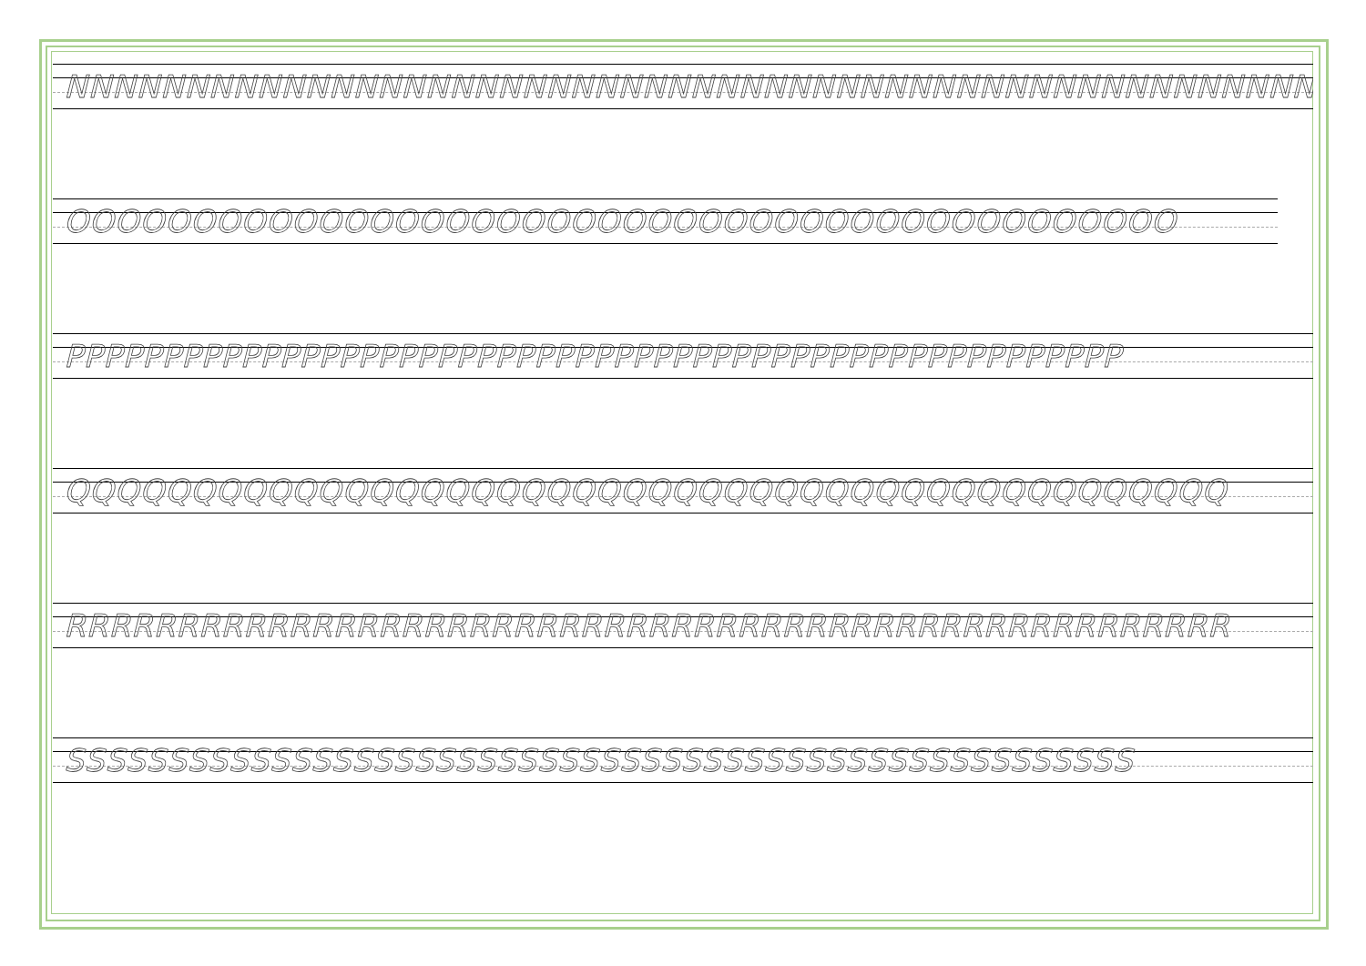NNNNNNNNNNNNNNNNNNNNNNNNNNNNNNNNNNNNNNNNNNNNNNNNNNNNNNN
OOOOOOOOOOOOOOOOOOOOOOOOOOOOOOOOOOOOOOOOOOOO
PPPPPPPPPPPPPPPPPPPPPPPPPPPPPPPPPPPPPPPPPPPPPPPPPPPPPP
QQQQQQQQQQQQQQQQQQQQQQQQQQQQQQQQQQQQQQQQQQQQQQ
RRRRRRRRRRRRRRRRRRRRRRRRRRRRRRRRRRRRRRRRRRRRRRRRRRRR
SSSSSSSSSSSSSSSSSSSSSSSSSSSSSSSSSSSSSSSSSSSSSSSSSSSS